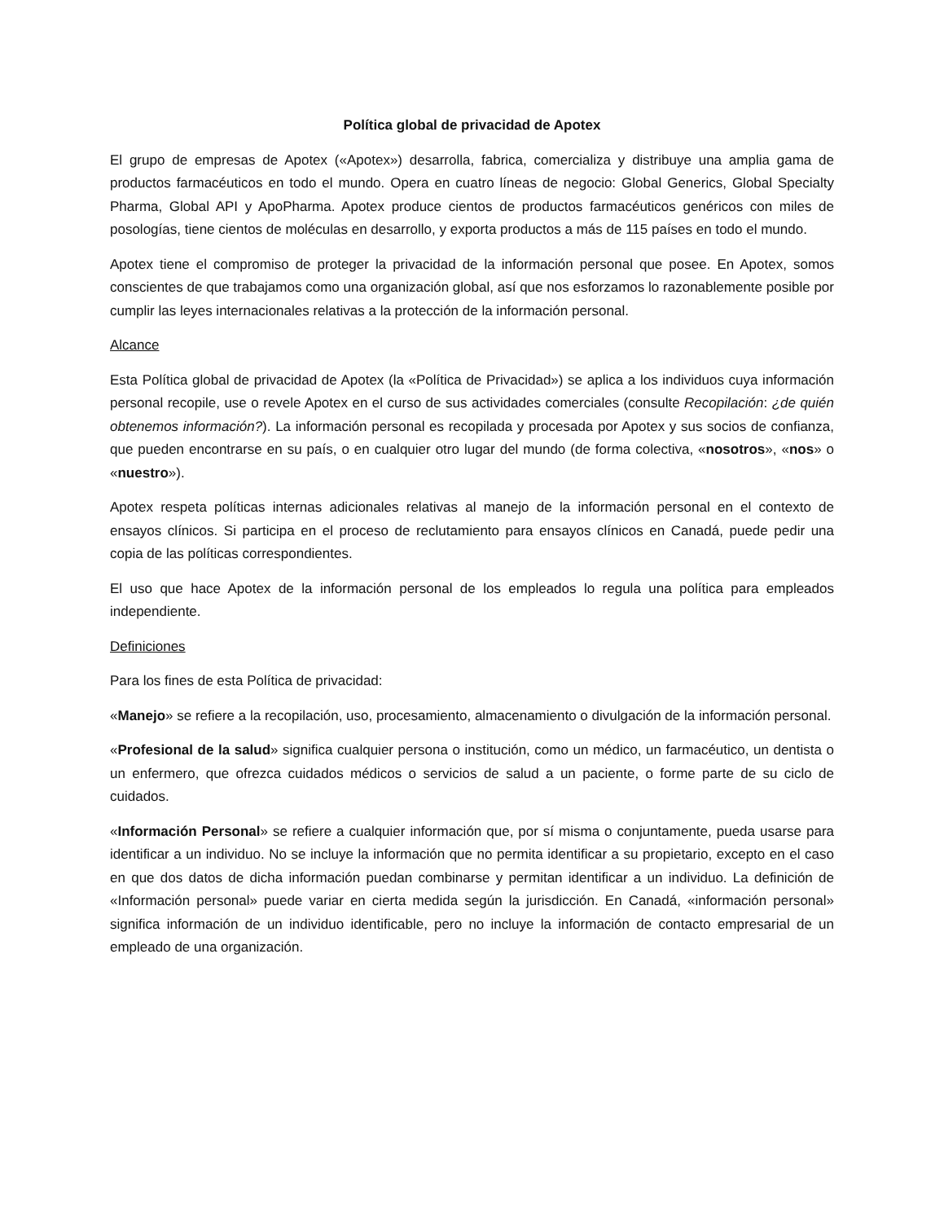Política global de privacidad de Apotex
El grupo de empresas de Apotex («Apotex») desarrolla, fabrica, comercializa y distribuye una amplia gama de productos farmacéuticos en todo el mundo. Opera en cuatro líneas de negocio: Global Generics, Global Specialty Pharma, Global API y ApoPharma. Apotex produce cientos de productos farmacéuticos genéricos con miles de posologías, tiene cientos de moléculas en desarrollo, y exporta productos a más de 115 países en todo el mundo.
Apotex tiene el compromiso de proteger la privacidad de la información personal que posee. En Apotex, somos conscientes de que trabajamos como una organización global, así que nos esforzamos lo razonablemente posible por cumplir las leyes internacionales relativas a la protección de la información personal.
Alcance
Esta Política global de privacidad de Apotex (la «Política de Privacidad») se aplica a los individuos cuya información personal recopile, use o revele Apotex en el curso de sus actividades comerciales (consulte Recopilación: ¿de quién obtenemos información?). La información personal es recopilada y procesada por Apotex y sus socios de confianza, que pueden encontrarse en su país, o en cualquier otro lugar del mundo (de forma colectiva, «nosotros», «nos» o «nuestro»).
Apotex respeta políticas internas adicionales relativas al manejo de la información personal en el contexto de ensayos clínicos. Si participa en el proceso de reclutamiento para ensayos clínicos en Canadá, puede pedir una copia de las políticas correspondientes.
El uso que hace Apotex de la información personal de los empleados lo regula una política para empleados independiente.
Definiciones
Para los fines de esta Política de privacidad:
«Manejo» se refiere a la recopilación, uso, procesamiento, almacenamiento o divulgación de la información personal.
«Profesional de la salud» significa cualquier persona o institución, como un médico, un farmacéutico, un dentista o un enfermero, que ofrezca cuidados médicos o servicios de salud a un paciente, o forme parte de su ciclo de cuidados.
«Información Personal» se refiere a cualquier información que, por sí misma o conjuntamente, pueda usarse para identificar a un individuo. No se incluye la información que no permita identificar a su propietario, excepto en el caso en que dos datos de dicha información puedan combinarse y permitan identificar a un individuo. La definición de «Información personal» puede variar en cierta medida según la jurisdicción. En Canadá, «información personal» significa información de un individuo identificable, pero no incluye la información de contacto empresarial de un empleado de una organización.